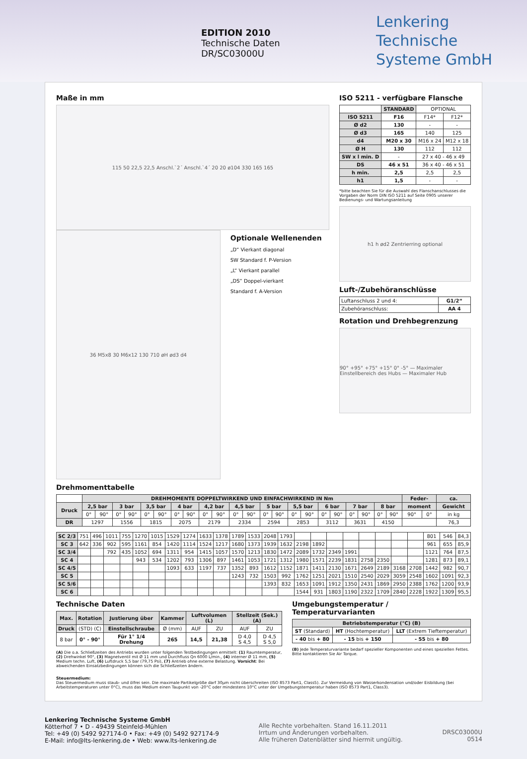EDITION 2010
Technische Daten
DR/SC03000U
Lenkering
Technische
Systeme GmbH
Maße in mm
115 50 22,5 22,5 Anschl.`2´ Anschl.`4´ 20 20 ø104 330 165 165
36 M5x8 30 M6x12 130 710 øH ød3 d4
Optionale Wellenenden
„D“ Vierkant diagonal
SW Standard f. P-Version
„L“ Vierkant parallel
„DS“ Doppel-vierkant
Standard f. A-Version
ISO 5211 - verfügbare Flansche
| | STANDARD | OPTIONAL | |
| ISO 5211 | F16 | F14* | F12* |
| Ø d2 | 130 | - | - |
| Ø d3 | 165 | 140 | 125 |
| d4 | M20 x 30 | M16 x 24 | M12 x 18 |
| Ø H | 130 | 112 | 112 |
| SW x l min. D | - | 27 x 40 - 46 x 49 | |
| DS | 46 x 51 | 36 x 40 - 46 x 51 | |
| h min. | 2,5 | 2,5 | 2,5 |
| h1 | 1,5 | - | - |
*bitte beachten Sie für die Auswahl des Flanschanschlusses die Vorgaben der Norm DIN ISO 5211 auf Seite 0905 unserer Bedienungs- und Wartungsanleitung
h1 h ød2 Zentrierring optional
Luft-/Zubehöranschlüsse
| Luftanschluss 2 und 4: | G1/2“ |
| Zubehöranschluss: | AA 4 |
Rotation und Drehbegrenzung
90° +95° +75° +15° 0° -5° — Maximaler Einstellbereich des Hubs — Maximaler Hub
Drehmomenttabelle
| | DREHMOMENTE DOPPELTWIRKEND UND EINFACHWIRKEND IN Nm | | | | | | | | | | | | | | | | | | | | | | Feder- | | ca. |
| Druck | 2,5 bar | | 3 bar | | 3,5 bar | | 4 bar | | 4,2 bar | | 4,5 bar | | 5 bar | | 5,5 bar | | 6 bar | | 7 bar | | 8 bar | | moment | | Gewicht |
| | 0° | 90° | 0° | 90° | 0° | 90° | 0° | 90° | 0° | 90° | 0° | 90° | 0° | 90° | 0° | 90° | 0° | 90° | 0° | 90° | 0° | 90° | 90° | 0° | in kg |
| DR | 1297 | | 1556 | | 1815 | | 2075 | | 2179 | | 2334 | | 2594 | | 2853 | | 3112 | | 3631 | | 4150 | | | | 76,3 |
| SC 2/3 | 751 | 496 | 1011 | 755 | 1270 | 1015 | 1529 | 1274 | 1633 | 1378 | 1789 | 1533 | 2048 | 1793 | | | | | | | | | 801 | 546 | 84,3 |
| SC 3 | 642 | 336 | 902 | 595 | 1161 | 854 | 1420 | 1114 | 1524 | 1217 | 1680 | 1373 | 1939 | 1632 | 2198 | 1892 | | | | | | | 961 | 655 | 85,9 |
| SC 3/4 | | | 792 | 435 | 1052 | 694 | 1311 | 954 | 1415 | 1057 | 1570 | 1213 | 1830 | 1472 | 2089 | 1732 | 2349 | 1991 | | | | | 1121 | 764 | 87,5 |
| SC 4 | | | | | 943 | 534 | 1202 | 793 | 1306 | 897 | 1461 | 1053 | 1721 | 1312 | 1980 | 1571 | 2239 | 1831 | 2758 | 2350 | | | 1281 | 873 | 89,1 |
| SC 4/5 | | | | | | | 1093 | 633 | 1197 | 737 | 1352 | 893 | 1612 | 1152 | 1871 | 1411 | 2130 | 1671 | 2649 | 2189 | 3168 | 2708 | 1442 | 982 | 90,7 |
| SC 5 | | | | | | | | | | | 1243 | 732 | 1503 | 992 | 1762 | 1251 | 2021 | 1510 | 2540 | 2029 | 3059 | 2548 | 1602 | 1091 | 92,3 |
| SC 5/6 | | | | | | | | | | | | | 1393 | 832 | 1653 | 1091 | 1912 | 1350 | 2431 | 1869 | 2950 | 2388 | 1762 | 1200 | 93,9 |
| SC 6 | | | | | | | | | | | | | | | 1544 | 931 | 1803 | 1190 | 2322 | 1709 | 2840 | 2228 | 1922 | 1309 | 95,5 |
Technische Daten
| Max. | Rotation | Justierung über | Kammer | Luftvolumen (L) | | Stellzeit (Sek.) (A) | |
| --- | --- | --- | --- | --- | --- | --- | --- |
| Druck | (STD) (C) | Einstellschraube | Ø (mm) | AUF | ZU | AUF | ZU |
| 8 bar | 0° - 90° | Für 1° 1/4 Drehung | 265 | 14,5 | 21,38 | D 4,0 S 4,5 | D 4,5 S 5,0 |
(A) Die o.a. Schließzeiten des Antriebs wurden unter folgenden Testbedingungen ermittelt: (1) Raumtemperatur, (2) Drehwinkel 90°, (3) Magnetventil mit Ø 11 mm und Durchfluss Qn 6000 L/min., (4) interner Ø 11 mm, (5) Medium techn. Luft, (6) Luftdruck 5,5 bar (79,75 Psi), (7) Antrieb ohne externe Belastung. Vorsicht: Bei abweichenden Einsatzbedingungen können sich die Schließzeiten ändern.
Umgebungstemperatur / Temperaturvarianten
| Betriebstemperatur (°C) (B) | | |
| --- | --- | --- |
| ST (Standard) | HT (Hochtemperatur) | LLT (Extrem Tieftemperatur) |
| - 40 bis + 80 | - 15 bis + 150 | - 55 bis + 80 |
(B) Jede Temperaturvariante bedarf spezieller Komponenten und eines speziellen Fettes. Bitte kontaktieren Sie Air Torque.
Steuermedium:
Das Steuermedium muss staub- und ölfrei sein. Die maximale Partikelgröße darf 30µm nicht überschreiten (ISO 8573 Part1, Class5). Zur Vermeidung von Wasserkondensation und/oder Eisbildung (bei Arbeitstemperaturen unter 0°C), muss das Medium einen Taupunkt von -20°C oder mindestens 10°C unter der Umgebungstemperatur haben (ISO 8573 Part1, Class3).
Lenkering Technische Systeme GmbH
Kötterhof 7 • D - 49439 Steinfeld-Mühlen
Tel: +49 (0) 5492 927174-0 • Fax: +49 (0) 5492 927174-9
E-Mail: info@lts-lenkering.de • Web: www.lts-lenkering.de
Alle Rechte vorbehalten. Stand 16.11.2011
Irrtum und Änderungen vorbehalten.
Alle früheren Datenblätter sind hiermit ungültig.
DRSC03000U
0514